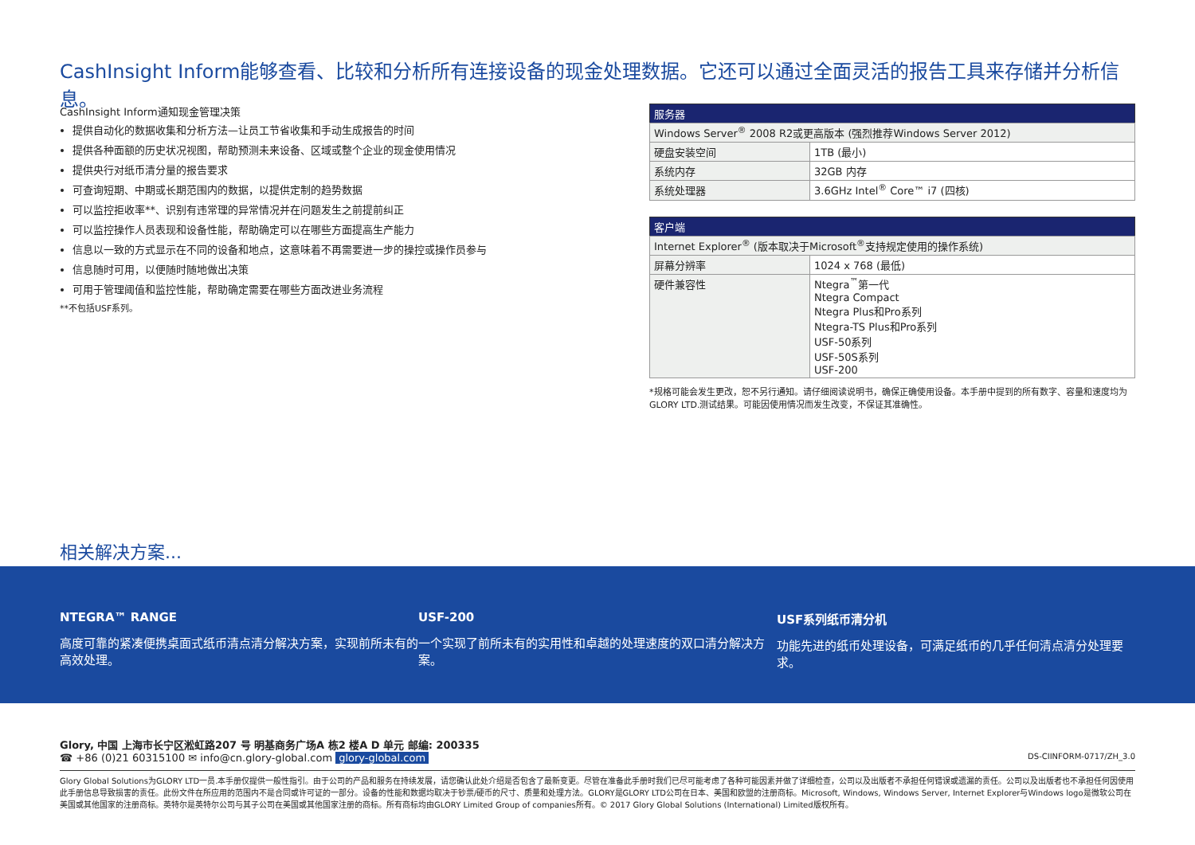CashInsight Inform能够查看、比较和分析所有连接设备的现金处理数据。它还可以通过全面灵活的报告工具来存储并分析信息。
CashInsight Inform通知现金管理决策
提供自动化的数据收集和分析方法—让员工节省收集和手动生成报告的时间
提供各种面额的历史状况视图，帮助预测未来设备、区域或整个企业的现金使用情况
提供央行对纸币清分量的报告要求
可查询短期、中期或长期范围内的数据，以提供定制的趋势数据
可以监控拒收率**、识别有违常理的异常情况并在问题发生之前提前纠正
可以监控操作人员表现和设备性能，帮助确定可以在哪些方面提高生产能力
信息以一致的方式显示在不同的设备和地点，这意味着不再需要进一步的操控或操作员参与
信息随时可用，以便随时随地做出决策
可用于管理阈值和监控性能，帮助确定需要在哪些方面改进业务流程
**不包括USF系列。
| 服务器 | |
| --- | --- |
| Windows Server<sup>®</sup> 2008 R2或更高版本 (强烈推荐Windows Server 2012) | |
| 硬盘安装空间 | 1TB (最小) |
| 系统内存 | 32GB 内存 |
| 系统处理器 | 3.6GHz Intel<sup>®</sup> Core™ i7 (四核) |
| 客户端 | |
| --- | --- |
| Internet Explorer<sup>®</sup> (版本取决于Microsoft<sup>®</sup>支持规定使用的操作系统) | |
| 屏幕分辨率 | 1024 x 768 (最低) |
| 硬件兼容性 | Ntegra<sup>™</sup>第一代 Ntegra Compact Ntegra Plus和Pro系列 Ntegra-TS Plus和Pro系列 USF-50系列 USF-50S系列 USF-200 |
*规格可能会发生更改，恕不另行通知。请仔细阅读说明书，确保正确使用设备。本手册中提到的所有数字、容量和速度均为GLORY LTD.测试结果。可能因使用情况而发生改变，不保证其准确性。
相关解决方案...
NTEGRA™ RANGE
高度可靠的紧凑便携桌面式纸币清点清分解决方案，实现前所未有的高效处理。
USF-200
一个实现了前所未有的实用性和卓越的处理速度的双口清分解决方案。
USF系列纸币清分机
功能先进的纸币处理设备，可满足纸币的几乎任何清点清分处理要求。
Glory, 中国 上海市长宁区淞虹路207 号 明基商务广场A 栋2 楼A D 单元 邮编: 200335
☎ +86 (0)21 60315100 ✉ info@cn.glory-global.com glory-global.com DS-CIINFORM-0717/ZH_3.0
Glory Global Solutions为GLORY LTD一员.本手册仅提供一般性指引。由于公司的产品和服务在持续发展，请您确认此处介绍是否包含了最新变更。尽管在准备此手册时我们已尽可能考虑了各种可能因素并做了详细检查，公司以及出版者不承担任何错误或遗漏的责任。公司以及出版者也不承担任何因使用此手册信息导致损害的责任。此份文件在所应用的范围内不是合同或许可证的一部分。设备的性能和数据均取决于钞票/硬币的尺寸、质量和处理方法。GLORY是GLORY LTD公司在日本、美国和欧盟的注册商标。Microsoft, Windows, Windows Server, Internet Explorer与Windows logo是微软公司在美国或其他国家的注册商标。英特尔是英特尔公司与其子公司在美国或其他国家注册的商标。所有商标均由GLORY Limited Group of companies所有。© 2017 Glory Global Solutions (International) Limited版权所有。